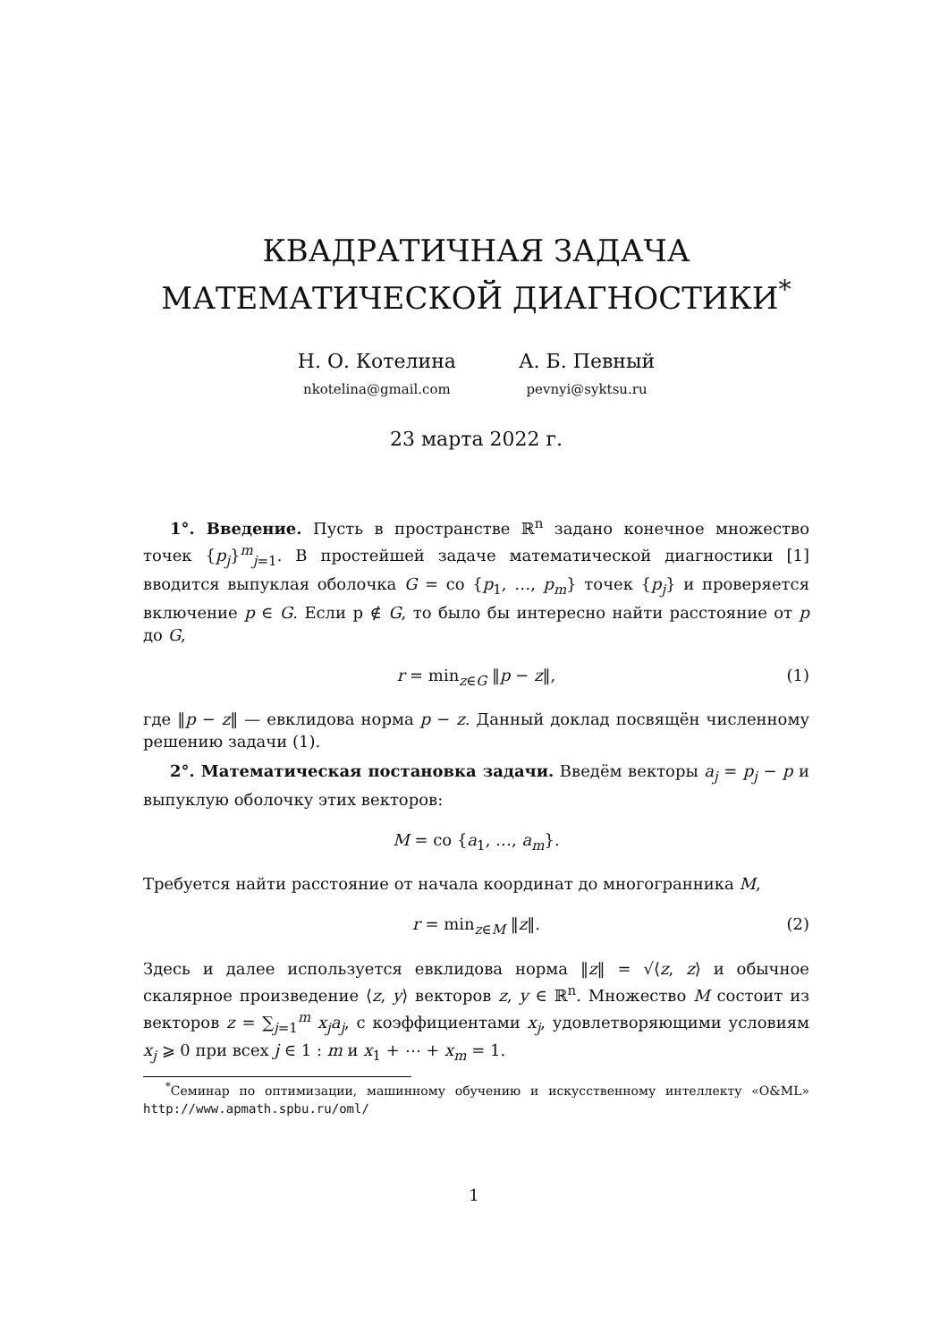КВАДРАТИЧНАЯ ЗАДАЧА
МАТЕМАТИЧЕСКОЙ ДИАГНОСТИКИ<sup>*</sup>
Н. О. Котелина
nkotelina@gmail.com
А. Б. Певный
pevnyi@syktsu.ru
23 марта 2022 г.
1°. Введение. Пусть в пространстве ℝ<sup>n</sup> задано конечное множество точек {p<sub>j</sub>}<sup>m</sup><sub>j=1</sub>. В простейшей задаче математической диагностики [1] вводится выпуклая оболочка G = co {p<sub>1</sub>, …, p<sub>m</sub>} точек {p<sub>j</sub>} и проверяется включение p ∈ G. Если p ∉ G, то было бы интересно найти расстояние от p до G,
r = min<sub>z∈G</sub> ‖p − z‖, (1)
где ‖p − z‖ — евклидова норма p − z. Данный доклад посвящён численному решению задачи (1).
2°. Математическая постановка задачи. Введём векторы a<sub>j</sub> = p<sub>j</sub> − p и выпуклую оболочку этих векторов:
M = co {a<sub>1</sub>, …, a<sub>m</sub>}.
Требуется найти расстояние от начала координат до многогранника M,
r = min<sub>z∈M</sub> ‖z‖. (2)
Здесь и далее используется евклидова норма ‖z‖ = √⟨z, z⟩ и обычное скалярное произведение ⟨z, y⟩ векторов z, y ∈ ℝ<sup>n</sup>. Множество M состоит из векторов z = ∑<sub>j=1</sub><sup>m</sup> x<sub>j</sub>a<sub>j</sub>, с коэффициентами x<sub>j</sub>, удовлетворяющими условиям x<sub>j</sub> ⩾ 0 при всех j ∈ 1 : m и x<sub>1</sub> + ⋯ + x<sub>m</sub> = 1.
<sup>*</sup> Семинар по оптимизации, машинному обучению и искусственному интеллекту «O&ML» http://www.apmath.spbu.ru/oml/
1